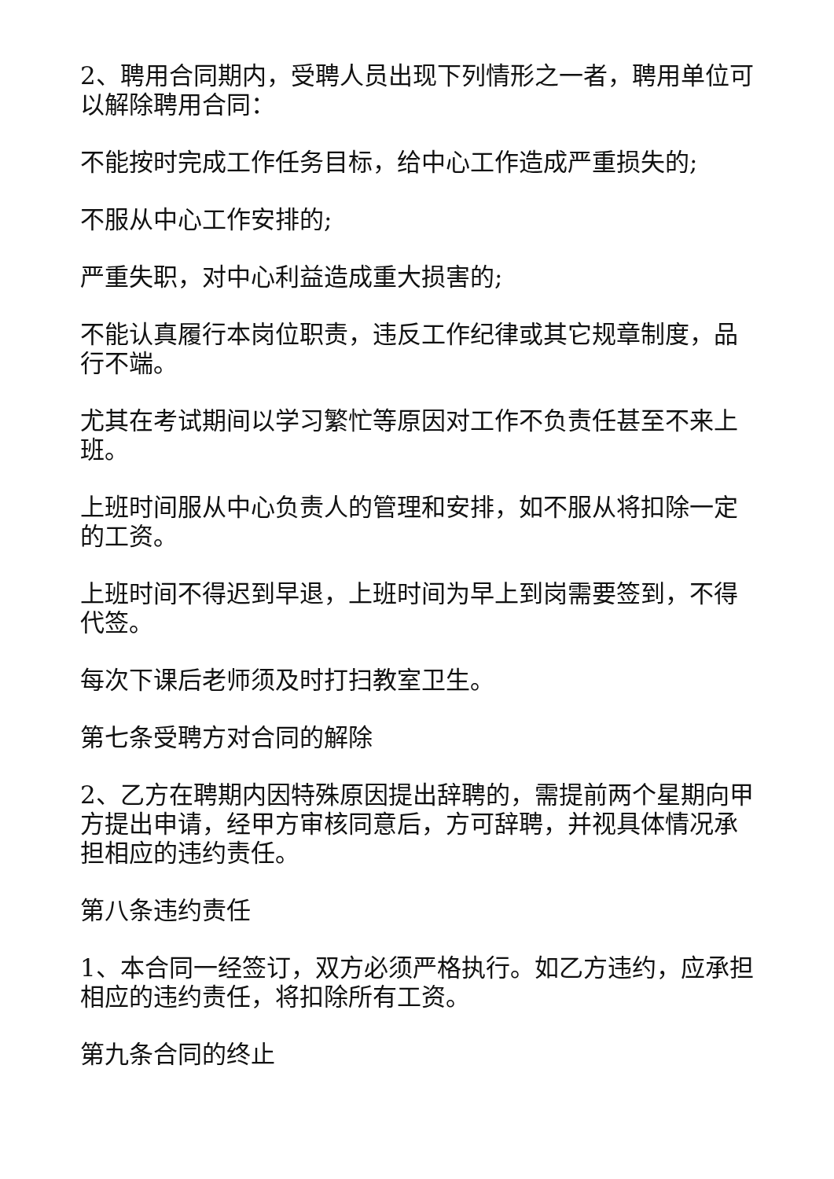2、聘用合同期内，受聘人员出现下列情形之一者，聘用单位可以解除聘用合同：
不能按时完成工作任务目标，给中心工作造成严重损失的;
不服从中心工作安排的;
严重失职，对中心利益造成重大损害的;
不能认真履行本岗位职责，违反工作纪律或其它规章制度，品行不端。
尤其在考试期间以学习繁忙等原因对工作不负责任甚至不来上班。
上班时间服从中心负责人的管理和安排，如不服从将扣除一定的工资。
上班时间不得迟到早退，上班时间为早上到岗需要签到，不得代签。
每次下课后老师须及时打扫教室卫生。
第七条受聘方对合同的解除
2、乙方在聘期内因特殊原因提出辞聘的，需提前两个星期向甲方提出申请，经甲方审核同意后，方可辞聘，并视具体情况承担相应的违约责任。
第八条违约责任
1、本合同一经签订，双方必须严格执行。如乙方违约，应承担相应的违约责任，将扣除所有工资。
第九条合同的终止